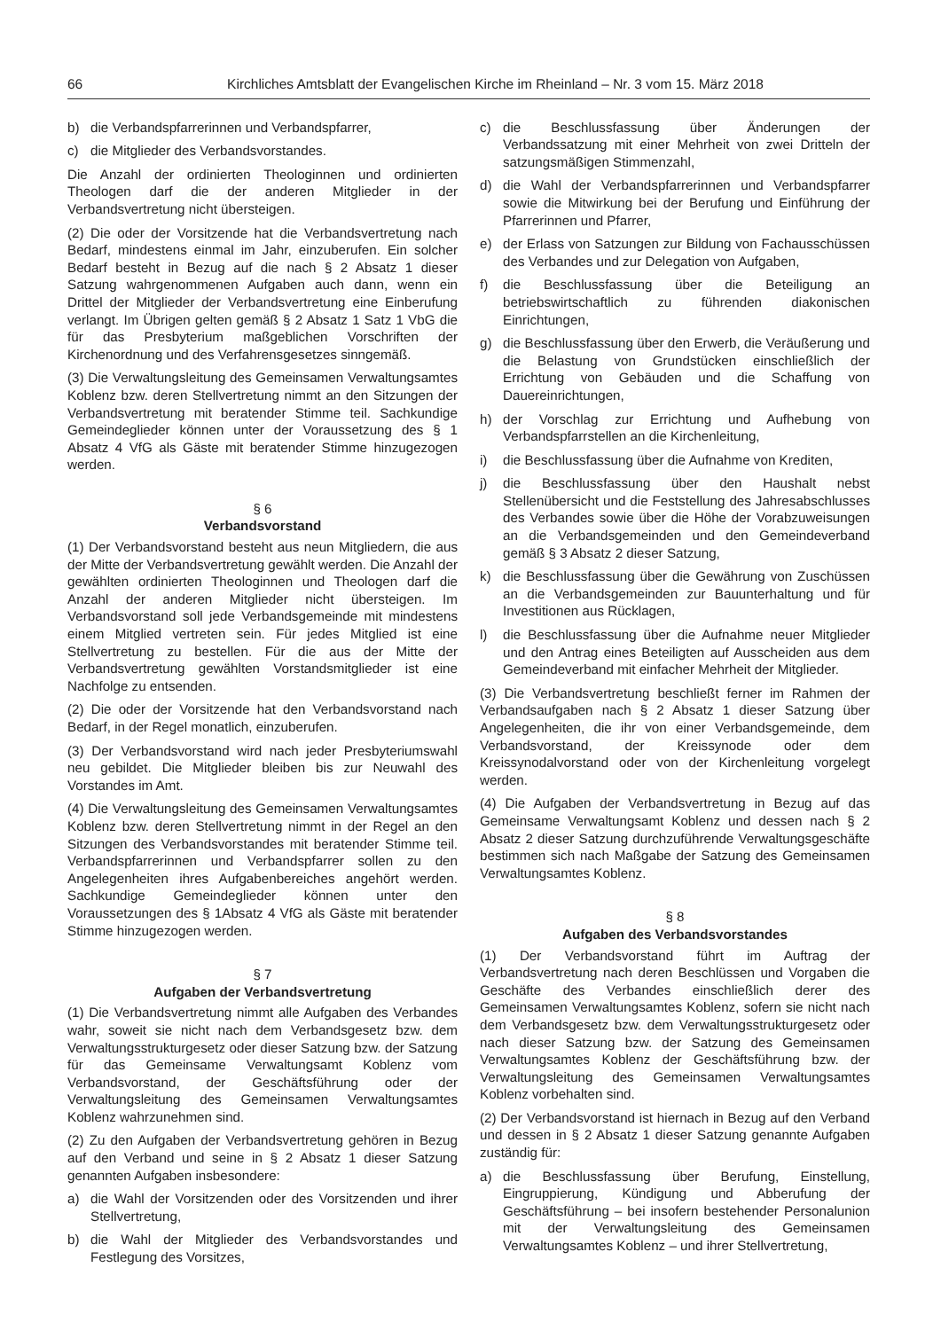66 Kirchliches Amtsblatt der Evangelischen Kirche im Rheinland – Nr. 3 vom 15. März 2018
b) die Verbandspfarrerinnen und Verbandspfarrer,
c) die Mitglieder des Verbandsvorstandes.
Die Anzahl der ordinierten Theologinnen und ordinierten Theologen darf die der anderen Mitglieder in der Verbandsvertretung nicht übersteigen.
(2) Die oder der Vorsitzende hat die Verbandsvertretung nach Bedarf, mindestens einmal im Jahr, einzuberufen. Ein solcher Bedarf besteht in Bezug auf die nach § 2 Absatz 1 dieser Satzung wahrgenommenen Aufgaben auch dann, wenn ein Drittel der Mitglieder der Verbandsvertretung eine Einberufung verlangt. Im Übrigen gelten gemäß § 2 Absatz 1 Satz 1 VbG die für das Presbyterium maßgeblichen Vorschriften der Kirchenordnung und des Verfahrensgesetzes sinngemäß.
(3) Die Verwaltungsleitung des Gemeinsamen Verwaltungsamtes Koblenz bzw. deren Stellvertretung nimmt an den Sitzungen der Verbandsvertretung mit beratender Stimme teil. Sachkundige Gemeindeglieder können unter der Voraussetzung des § 1 Absatz 4 VfG als Gäste mit beratender Stimme hinzugezogen werden.
§ 6
Verbandsvorstand
(1) Der Verbandsvorstand besteht aus neun Mitgliedern, die aus der Mitte der Verbandsvertretung gewählt werden. Die Anzahl der gewählten ordinierten Theologinnen und Theologen darf die Anzahl der anderen Mitglieder nicht übersteigen. Im Verbandsvorstand soll jede Verbandsgemeinde mit mindestens einem Mitglied vertreten sein. Für jedes Mitglied ist eine Stellvertretung zu bestellen. Für die aus der Mitte der Verbandsvertretung gewählten Vorstandsmitglieder ist eine Nachfolge zu entsenden.
(2) Die oder der Vorsitzende hat den Verbandsvorstand nach Bedarf, in der Regel monatlich, einzuberufen.
(3) Der Verbandsvorstand wird nach jeder Presbyteriumswahl neu gebildet. Die Mitglieder bleiben bis zur Neuwahl des Vorstandes im Amt.
(4) Die Verwaltungsleitung des Gemeinsamen Verwaltungsamtes Koblenz bzw. deren Stellvertretung nimmt in der Regel an den Sitzungen des Verbandsvorstandes mit beratender Stimme teil. Verbandspfarrerinnen und Verbandspfarrer sollen zu den Angelegenheiten ihres Aufgabenbereiches angehört werden. Sachkundige Gemeindeglieder können unter den Voraussetzungen des § 1Absatz 4 VfG als Gäste mit beratender Stimme hinzugezogen werden.
§ 7
Aufgaben der Verbandsvertretung
(1) Die Verbandsvertretung nimmt alle Aufgaben des Verbandes wahr, soweit sie nicht nach dem Verbandsgesetz bzw. dem Verwaltungsstrukturgesetz oder dieser Satzung bzw. der Satzung für das Gemeinsame Verwaltungsamt Koblenz vom Verbandsvorstand, der Geschäftsführung oder der Verwaltungsleitung des Gemeinsamen Verwaltungsamtes Koblenz wahrzunehmen sind.
(2) Zu den Aufgaben der Verbandsvertretung gehören in Bezug auf den Verband und seine in § 2 Absatz 1 dieser Satzung genannten Aufgaben insbesondere:
a) die Wahl der Vorsitzenden oder des Vorsitzenden und ihrer Stellvertretung,
b) die Wahl der Mitglieder des Verbandsvorstandes und Festlegung des Vorsitzes,
c) die Beschlussfassung über Änderungen der Verbandssatzung mit einer Mehrheit von zwei Dritteln der satzungsmäßigen Stimmenzahl,
d) die Wahl der Verbandspfarrerinnen und Verbandspfarrer sowie die Mitwirkung bei der Berufung und Einführung der Pfarrerinnen und Pfarrer,
e) der Erlass von Satzungen zur Bildung von Fachausschüssen des Verbandes und zur Delegation von Aufgaben,
f) die Beschlussfassung über die Beteiligung an betriebswirtschaftlich zu führenden diakonischen Einrichtungen,
g) die Beschlussfassung über den Erwerb, die Veräußerung und die Belastung von Grundstücken einschließlich der Errichtung von Gebäuden und die Schaffung von Dauereinrichtungen,
h) der Vorschlag zur Errichtung und Aufhebung von Verbandspfarrstellen an die Kirchenleitung,
i) die Beschlussfassung über die Aufnahme von Krediten,
j) die Beschlussfassung über den Haushalt nebst Stellenübersicht und die Feststellung des Jahresabschlusses des Verbandes sowie über die Höhe der Vorabzuweisungen an die Verbandsgemeinden und den Gemeindeverband gemäß § 3 Absatz 2 dieser Satzung,
k) die Beschlussfassung über die Gewährung von Zuschüssen an die Verbandsgemeinden zur Bauunterhaltung und für Investitionen aus Rücklagen,
l) die Beschlussfassung über die Aufnahme neuer Mitglieder und den Antrag eines Beteiligten auf Ausscheiden aus dem Gemeindeverband mit einfacher Mehrheit der Mitglieder.
(3) Die Verbandsvertretung beschließt ferner im Rahmen der Verbandsaufgaben nach § 2 Absatz 1 dieser Satzung über Angelegenheiten, die ihr von einer Verbandsgemeinde, dem Verbandsvorstand, der Kreissynode oder dem Kreissynodalvorstand oder von der Kirchenleitung vorgelegt werden.
(4) Die Aufgaben der Verbandsvertretung in Bezug auf das Gemeinsame Verwaltungsamt Koblenz und dessen nach § 2 Absatz 2 dieser Satzung durchzuführende Verwaltungsgeschäfte bestimmen sich nach Maßgabe der Satzung des Gemeinsamen Verwaltungsamtes Koblenz.
§ 8
Aufgaben des Verbandsvorstandes
(1) Der Verbandsvorstand führt im Auftrag der Verbandsvertretung nach deren Beschlüssen und Vorgaben die Geschäfte des Verbandes einschließlich derer des Gemeinsamen Verwaltungsamtes Koblenz, sofern sie nicht nach dem Verbandsgesetz bzw. dem Verwaltungsstrukturgesetz oder nach dieser Satzung bzw. der Satzung des Gemeinsamen Verwaltungsamtes Koblenz der Geschäftsführung bzw. der Verwaltungsleitung des Gemeinsamen Verwaltungsamtes Koblenz vorbehalten sind.
(2) Der Verbandsvorstand ist hiernach in Bezug auf den Verband und dessen in § 2 Absatz 1 dieser Satzung genannte Aufgaben zuständig für:
a) die Beschlussfassung über Berufung, Einstellung, Eingruppierung, Kündigung und Abberufung der Geschäftsführung – bei insofern bestehender Personalunion mit der Verwaltungsleitung des Gemeinsamen Verwaltungsamtes Koblenz – und ihrer Stellvertretung,